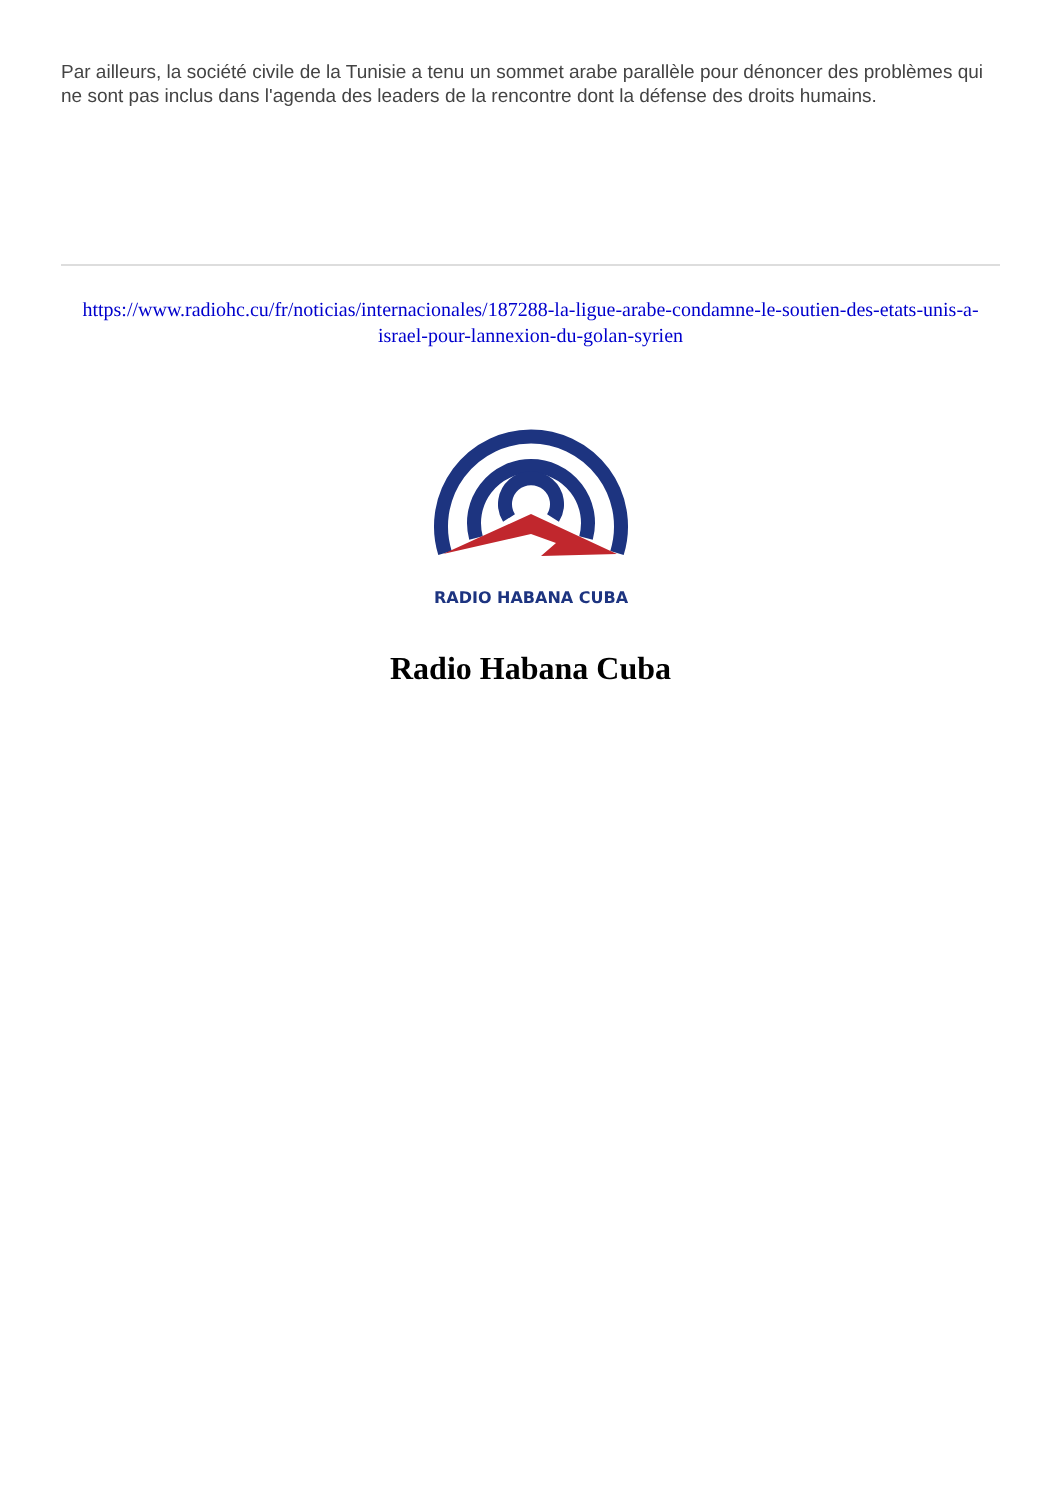Par ailleurs, la société civile de la Tunisie a tenu un sommet arabe parallèle pour dénoncer des problèmes qui ne sont pas inclus dans l'agenda des leaders de la rencontre dont la défense des droits humains.
https://www.radiohc.cu/fr/noticias/internacionales/187288-la-ligue-arabe-condamne-le-soutien-des-etats-unis-a-israel-pour-lannexion-du-golan-syrien
RADIO HABANA CUBA
Radio Habana Cuba